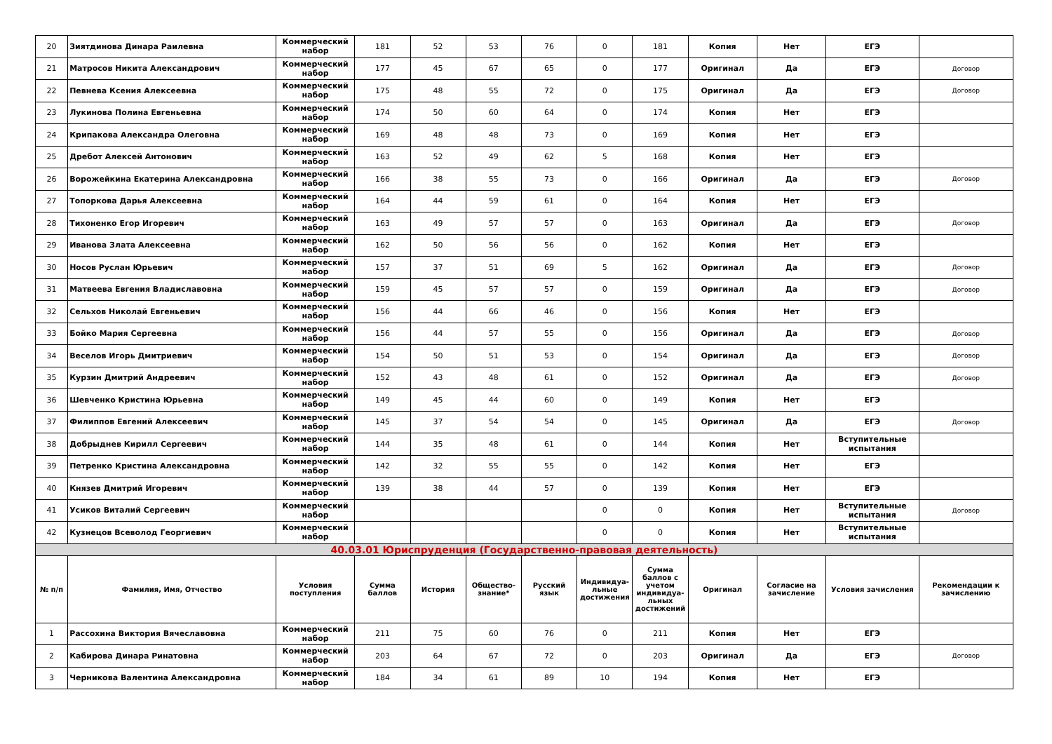| 20 | Зиятдинова Динара Раилевна | Коммерческий набор | 181 | 52 | 53 | 76 | 0 | 181 | Копия | Нет | ЕГЭ | |
| 21 | Матросов Никита Александрович | Коммерческий набор | 177 | 45 | 67 | 65 | 0 | 177 | Оригинал | Да | ЕГЭ | Договор |
| 22 | Певнева Ксения Алексеевна | Коммерческий набор | 175 | 48 | 55 | 72 | 0 | 175 | Оригинал | Да | ЕГЭ | Договор |
| 23 | Лукинова Полина Евгеньевна | Коммерческий набор | 174 | 50 | 60 | 64 | 0 | 174 | Копия | Нет | ЕГЭ | |
| 24 | Крипакова Александра Олеговна | Коммерческий набор | 169 | 48 | 48 | 73 | 0 | 169 | Копия | Нет | ЕГЭ | |
| 25 | Дребот Алексей Антонович | Коммерческий набор | 163 | 52 | 49 | 62 | 5 | 168 | Копия | Нет | ЕГЭ | |
| 26 | Ворожейкина Екатерина Александровна | Коммерческий набор | 166 | 38 | 55 | 73 | 0 | 166 | Оригинал | Да | ЕГЭ | Договор |
| 27 | Топоркова Дарья Алексеевна | Коммерческий набор | 164 | 44 | 59 | 61 | 0 | 164 | Копия | Нет | ЕГЭ | |
| 28 | Тихоненко Егор Игоревич | Коммерческий набор | 163 | 49 | 57 | 57 | 0 | 163 | Оригинал | Да | ЕГЭ | Договор |
| 29 | Иванова Злата Алексеевна | Коммерческий набор | 162 | 50 | 56 | 56 | 0 | 162 | Копия | Нет | ЕГЭ | |
| 30 | Носов Руслан Юрьевич | Коммерческий набор | 157 | 37 | 51 | 69 | 5 | 162 | Оригинал | Да | ЕГЭ | Договор |
| 31 | Матвеева Евгения Владиславовна | Коммерческий набор | 159 | 45 | 57 | 57 | 0 | 159 | Оригинал | Да | ЕГЭ | Договор |
| 32 | Сельхов Николай Евгеньевич | Коммерческий набор | 156 | 44 | 66 | 46 | 0 | 156 | Копия | Нет | ЕГЭ | |
| 33 | Бойко Мария Сергеевна | Коммерческий набор | 156 | 44 | 57 | 55 | 0 | 156 | Оригинал | Да | ЕГЭ | Договор |
| 34 | Веселов Игорь Дмитриевич | Коммерческий набор | 154 | 50 | 51 | 53 | 0 | 154 | Оригинал | Да | ЕГЭ | Договор |
| 35 | Курзин Дмитрий Андреевич | Коммерческий набор | 152 | 43 | 48 | 61 | 0 | 152 | Оригинал | Да | ЕГЭ | Договор |
| 36 | Шевченко Кристина Юрьевна | Коммерческий набор | 149 | 45 | 44 | 60 | 0 | 149 | Копия | Нет | ЕГЭ | |
| 37 | Филиппов Евгений Алексеевич | Коммерческий набор | 145 | 37 | 54 | 54 | 0 | 145 | Оригинал | Да | ЕГЭ | Договор |
| 38 | Добрыднев Кирилл Сергеевич | Коммерческий набор | 144 | 35 | 48 | 61 | 0 | 144 | Копия | Нет | Вступительные испытания | |
| 39 | Петренко Кристина Александровна | Коммерческий набор | 142 | 32 | 55 | 55 | 0 | 142 | Копия | Нет | ЕГЭ | |
| 40 | Князев Дмитрий Игоревич | Коммерческий набор | 139 | 38 | 44 | 57 | 0 | 139 | Копия | Нет | ЕГЭ | |
| 41 | Усиков Виталий Сергеевич | Коммерческий набор | | | | | 0 | 0 | Копия | Нет | Вступительные испытания | Договор |
| 42 | Кузнецов Всеволод Георгиевич | Коммерческий набор | | | | | 0 | 0 | Копия | Нет | Вступительные испытания | |
| 40.03.01 Юриспруденция (Государственно-правовая деятельность) | | | | | | | | | | | | |
| № п/п | Фамилия, Имя, Отчество | Условия поступления | Сумма баллов | История | Общество-знание* | Русский язык | Индивидуа-льные достижения | Сумма баллов с учетом индивидуа-льных достижений | Оригинал | Согласие на зачисление | Условия зачисления | Рекомендации к зачислению |
| 1 | Рассохина Виктория Вячеславовна | Коммерческий набор | 211 | 75 | 60 | 76 | 0 | 211 | Копия | Нет | ЕГЭ | |
| 2 | Кабирова Динара Ринатовна | Коммерческий набор | 203 | 64 | 67 | 72 | 0 | 203 | Оригинал | Да | ЕГЭ | Договор |
| 3 | Черникова Валентина Александровна | Коммерческий набор | 184 | 34 | 61 | 89 | 10 | 194 | Копия | Нет | ЕГЭ | |